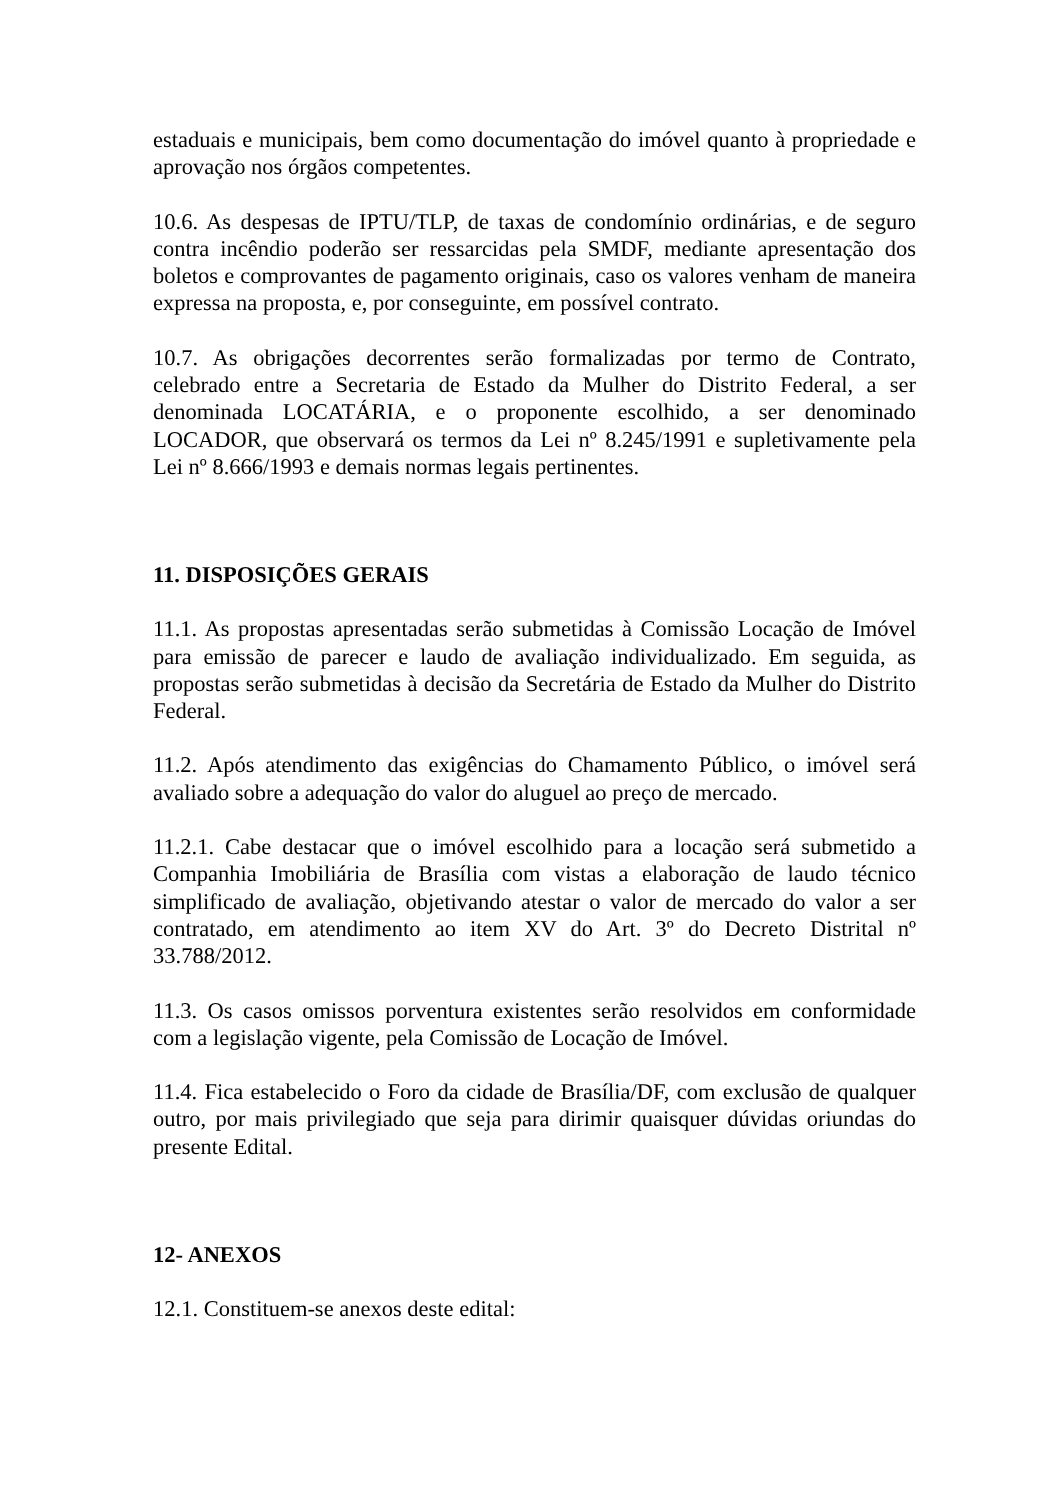estaduais e municipais, bem como documentação do imóvel quanto à propriedade e aprovação nos órgãos competentes.
10.6. As despesas de IPTU/TLP, de taxas de condomínio ordinárias, e de seguro contra incêndio poderão ser ressarcidas pela SMDF, mediante apresentação dos boletos e comprovantes de pagamento originais, caso os valores venham de maneira expressa na proposta, e, por conseguinte, em possível contrato.
10.7. As obrigações decorrentes serão formalizadas por termo de Contrato, celebrado entre a Secretaria de Estado da Mulher do Distrito Federal, a ser denominada LOCATÁRIA, e o proponente escolhido, a ser denominado LOCADOR, que observará os termos da Lei nº 8.245/1991 e supletivamente pela Lei nº 8.666/1993 e demais normas legais pertinentes.
11. DISPOSIÇÕES GERAIS
11.1. As propostas apresentadas serão submetidas à Comissão Locação de Imóvel para emissão de parecer e laudo de avaliação individualizado. Em seguida, as propostas serão submetidas à decisão da Secretária de Estado da Mulher do Distrito Federal.
11.2. Após atendimento das exigências do Chamamento Público, o imóvel será avaliado sobre a adequação do valor do aluguel ao preço de mercado.
11.2.1. Cabe destacar que o imóvel escolhido para a locação será submetido a Companhia Imobiliária de Brasília com vistas a elaboração de laudo técnico simplificado de avaliação, objetivando atestar o valor de mercado do valor a ser contratado, em atendimento ao item XV do Art. 3º do Decreto Distrital nº 33.788/2012.
11.3. Os casos omissos porventura existentes serão resolvidos em conformidade com a legislação vigente, pela Comissão de Locação de Imóvel.
11.4. Fica estabelecido o Foro da cidade de Brasília/DF, com exclusão de qualquer outro, por mais privilegiado que seja para dirimir quaisquer dúvidas oriundas do presente Edital.
12- ANEXOS
12.1. Constituem-se anexos deste edital: